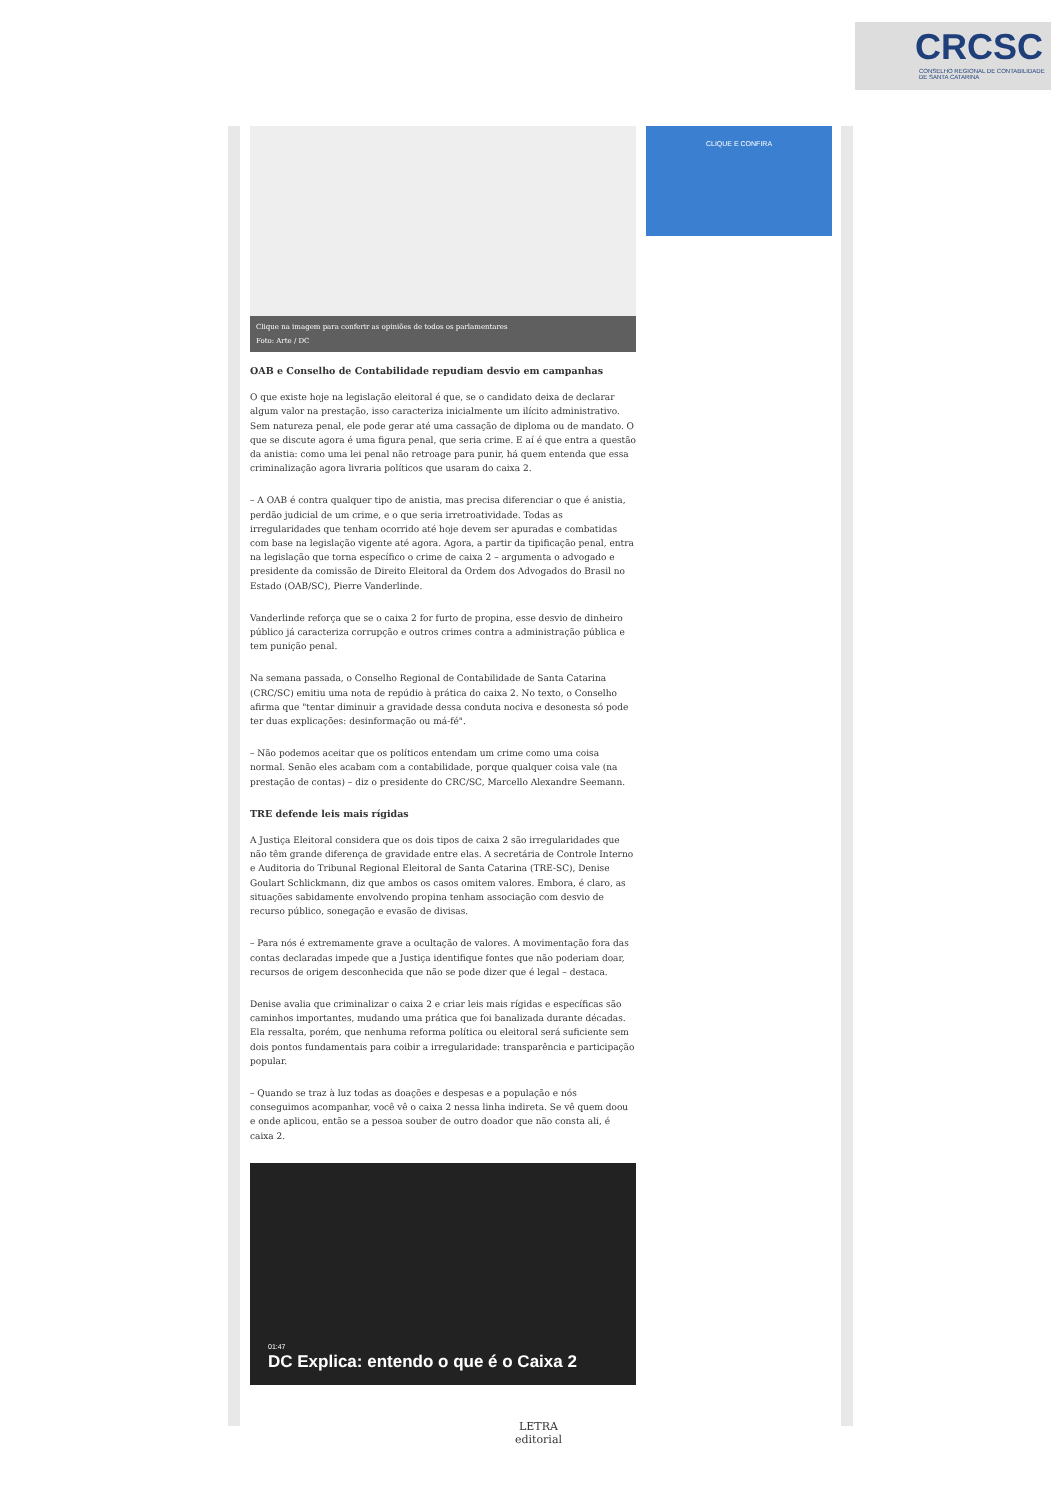CRCSC
CONSELHO REGIONAL DE CONTABILIDADE DE SANTA CATARINA
Clique na imagem para conferir as opiniões de todos os parlamentares
Foto: Arte / DC
OAB e Conselho de Contabilidade repudiam desvio em campanhas
O que existe hoje na legislação eleitoral é que, se o candidato deixa de declarar algum valor na prestação, isso caracteriza inicialmente um ilícito administrativo. Sem natureza penal, ele pode gerar até uma cassação de diploma ou de mandato. O que se discute agora é uma figura penal, que seria crime. E aí é que entra a questão da anistia: como uma lei penal não retroage para punir, há quem entenda que essa criminalização agora livraria políticos que usaram do caixa 2.
– A OAB é contra qualquer tipo de anistia, mas precisa diferenciar o que é anistia, perdão judicial de um crime, e o que seria irretroatividade. Todas as irregularidades que tenham ocorrido até hoje devem ser apuradas e combatidas com base na legislação vigente até agora. Agora, a partir da tipificação penal, entra na legislação que torna específico o crime de caixa 2 – argumenta o advogado e presidente da comissão de Direito Eleitoral da Ordem dos Advogados do Brasil no Estado (OAB/SC), Pierre Vanderlinde.
Vanderlinde reforça que se o caixa 2 for furto de propina, esse desvio de dinheiro público já caracteriza corrupção e outros crimes contra a administração pública e tem punição penal.
Na semana passada, o Conselho Regional de Contabilidade de Santa Catarina (CRC/SC) emitiu uma nota de repúdio à prática do caixa 2. No texto, o Conselho afirma que "tentar diminuir a gravidade dessa conduta nociva e desonesta só pode ter duas explicações: desinformação ou má-fé".
– Não podemos aceitar que os políticos entendam um crime como uma coisa normal. Senão eles acabam com a contabilidade, porque qualquer coisa vale (na prestação de contas) – diz o presidente do CRC/SC, Marcello Alexandre Seemann.
TRE defende leis mais rígidas
A Justiça Eleitoral considera que os dois tipos de caixa 2 são irregularidades que não têm grande diferença de gravidade entre elas. A secretária de Controle Interno e Auditoria do Tribunal Regional Eleitoral de Santa Catarina (TRE-SC), Denise Goulart Schlickmann, diz que ambos os casos omitem valores. Embora, é claro, as situações sabidamente envolvendo propina tenham associação com desvio de recurso público, sonegação e evasão de divisas.
– Para nós é extremamente grave a ocultação de valores. A movimentação fora das contas declaradas impede que a Justiça identifique fontes que não poderiam doar, recursos de origem desconhecida que não se pode dizer que é legal – destaca.
Denise avalia que criminalizar o caixa 2 e criar leis mais rígidas e específicas são caminhos importantes, mudando uma prática que foi banalizada durante décadas. Ela ressalta, porém, que nenhuma reforma política ou eleitoral será suficiente sem dois pontos fundamentais para coibir a irregularidade: transparência e participação popular.
– Quando se traz à luz todas as doações e despesas e a população e nós conseguimos acompanhar, você vê o caixa 2 nessa linha indireta. Se vê quem doou e onde aplicou, então se a pessoa souber de outro doador que não consta ali, é caixa 2.
01:47
DC Explica: entendo o que é o Caixa 2
CLIQUE E CONFIRA
LETRA
editorial